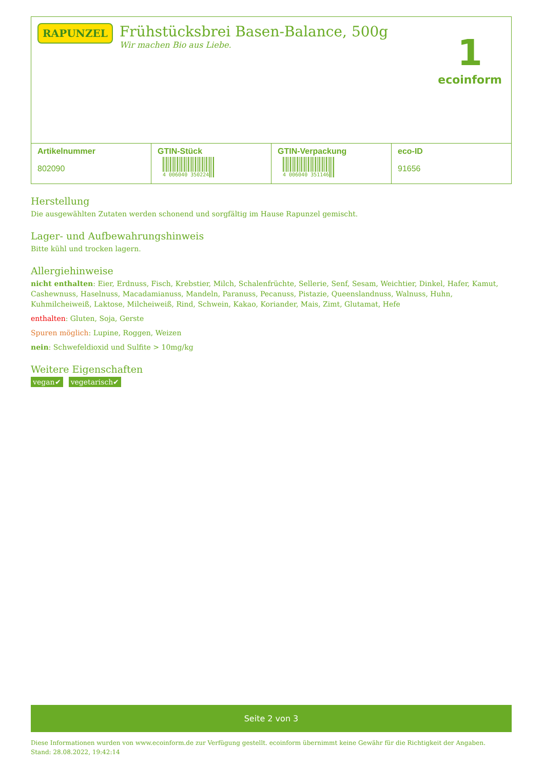RAPUNZEL
Frühstücksbrei Basen-Balance, 500g
Wir machen Bio aus Liebe.
1
ecoinform
| Artikelnummer 802090 | GTIN-Stück 4 006040 350224 | GTIN-Verpackung 4 006040 351146 | eco-ID 91656 |
Herstellung
Die ausgewählten Zutaten werden schonend und sorgfältig im Hause Rapunzel gemischt.
Lager- und Aufbewahrungshinweis
Bitte kühl und trocken lagern.
Allergiehinweise
nicht enthalten: Eier, Erdnuss, Fisch, Krebstier, Milch, Schalenfrüchte, Sellerie, Senf, Sesam, Weichtier, Dinkel, Hafer, Kamut, Cashewnuss, Haselnuss, Macadamianuss, Mandeln, Paranuss, Pecanuss, Pistazie, Queenslandnuss, Walnuss, Huhn, Kuhmilcheiweiß, Laktose, Milcheiweiß, Rind, Schwein, Kakao, Koriander, Mais, Zimt, Glutamat, Hefe
enthalten: Gluten, Soja, Gerste
Spuren möglich: Lupine, Roggen, Weizen
nein: Schwefeldioxid und Sulfite > 10mg/kg
Weitere Eigenschaften
vegan✔ vegetarisch✔
Seite 2 von 3
Diese Informationen wurden von www.ecoinform.de zur Verfügung gestellt. ecoinform übernimmt keine Gewähr für die Richtigkeit der Angaben.
Stand: 28.08.2022, 19:42:14